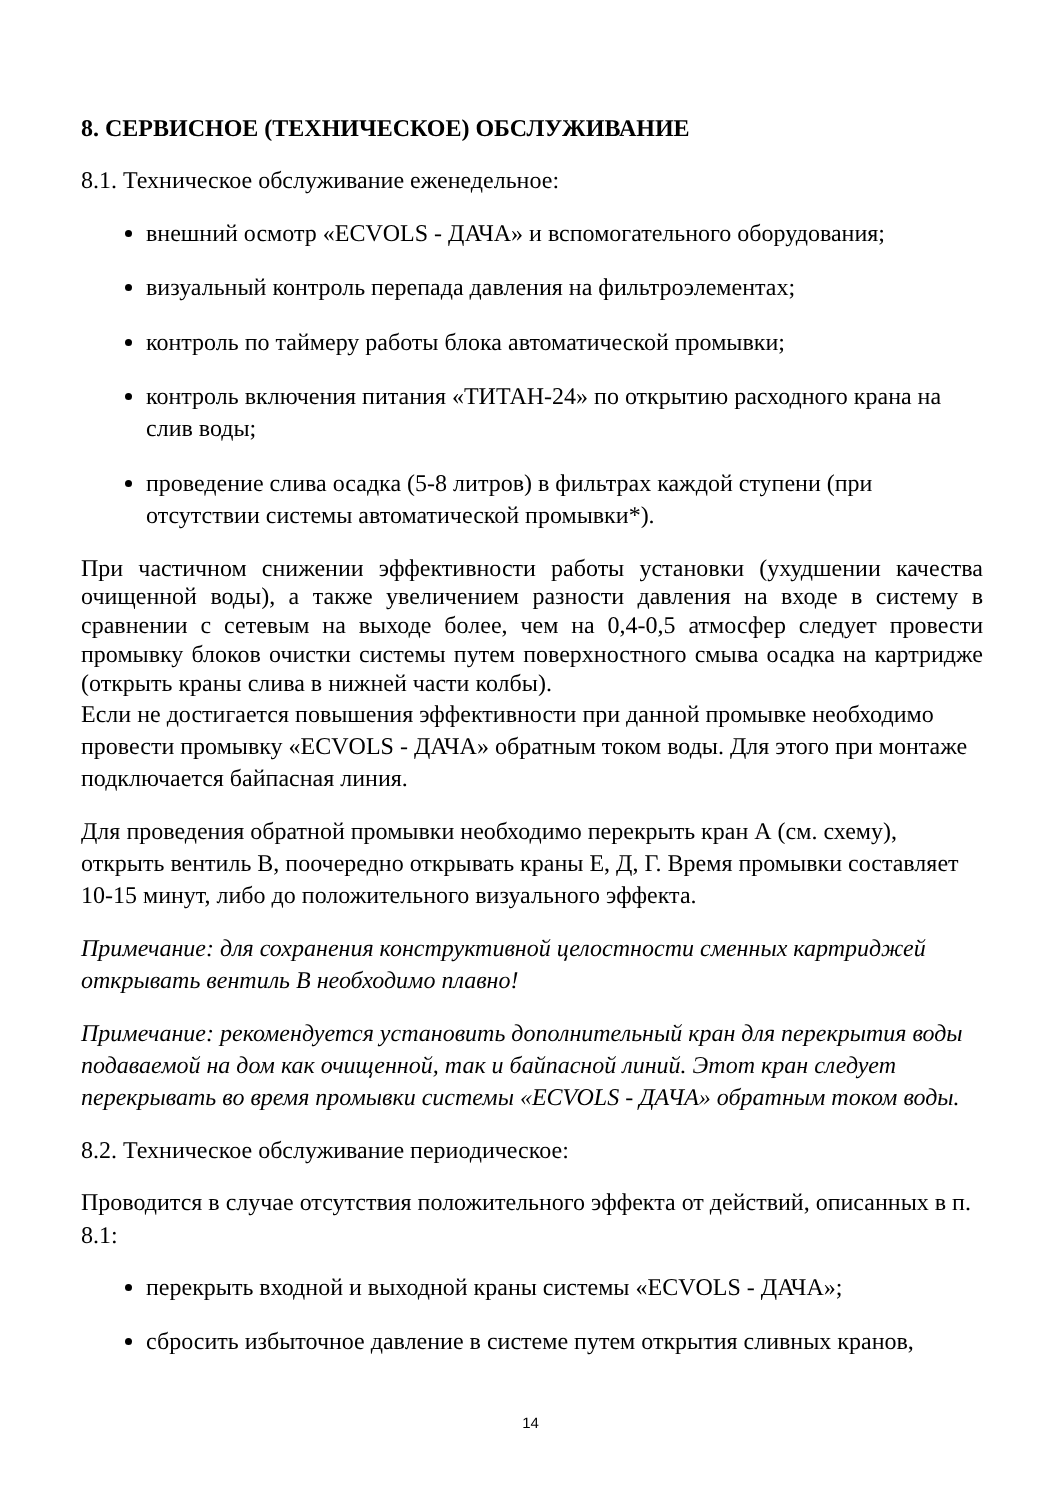8. СЕРВИСНОЕ (ТЕХНИЧЕСКОЕ) ОБСЛУЖИВАНИЕ
8.1. Техническое обслуживание еженедельное:
внешний осмотр «ECVOLS - ДАЧА» и вспомогательного оборудования;
визуальный контроль перепада давления на фильтроэлементах;
контроль по таймеру работы блока автоматической промывки;
контроль включения питания «ТИТАН-24» по открытию расходного крана на слив воды;
проведение слива осадка (5-8 литров) в фильтрах каждой ступени (при отсутствии системы автоматической промывки*).
При частичном снижении эффективности работы установки (ухудшении качества очищенной воды), а также увеличением разности давления на входе в систему в сравнении с сетевым на выходе более, чем на 0,4-0,5 атмосфер следует провести промывку блоков очистки системы путем поверхностного смыва осадка на картридже (открыть краны слива в нижней части колбы).
Если не достигается повышения эффективности при данной промывке необходимо провести промывку «ECVOLS - ДАЧА» обратным током воды. Для этого при монтаже подключается байпасная линия.
Для проведения обратной промывки необходимо перекрыть кран А (см. схему), открыть вентиль В, поочередно открывать краны Е, Д, Г. Время промывки составляет 10-15 минут, либо до положительного визуального эффекта.
Примечание: для сохранения конструктивной целостности сменных картриджей открывать вентиль В необходимо плавно!
Примечание: рекомендуется установить дополнительный кран для перекрытия воды подаваемой на дом как очищенной, так и байпасной линий. Этот кран следует перекрывать во время промывки системы «ECVOLS - ДАЧА» обратным током воды.
8.2. Техническое обслуживание периодическое:
Проводится в случае отсутствия положительного эффекта от действий, описанных в п. 8.1:
перекрыть входной и выходной краны системы «ECVOLS - ДАЧА»;
сбросить избыточное давление в системе путем открытия сливных кранов,
14